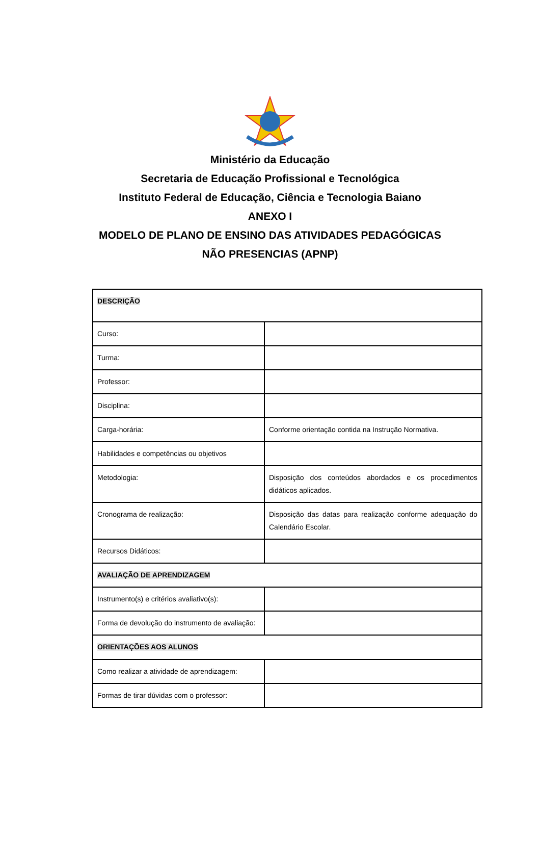Ministério da Educação
Secretaria de Educação Profissional e Tecnológica
Instituto Federal de Educação, Ciência e Tecnologia Baiano
ANEXO I
MODELO DE PLANO DE ENSINO DAS ATIVIDADES PEDAGÓGICAS
NÃO PRESENCIAS (APNP)
| DESCRIÇÃO | |
| Curso: | |
| Turma: | |
| Professor: | |
| Disciplina: | |
| Carga-horária: | Conforme orientação contida na Instrução Normativa. |
| Habilidades e competências ou objetivos | |
| Metodologia: | Disposição dos conteúdos abordados e os procedimentos didáticos aplicados. |
| Cronograma de realização: | Disposição das datas para realização conforme adequação do Calendário Escolar. |
| Recursos Didáticos: | |
| AVALIAÇÃO DE APRENDIZAGEM | |
| Instrumento(s) e critérios avaliativo(s): | |
| Forma de devolução do instrumento de avaliação: | |
| ORIENTAÇÕES AOS ALUNOS | |
| Como realizar a atividade de aprendizagem: | |
| Formas de tirar dúvidas com o professor: | |